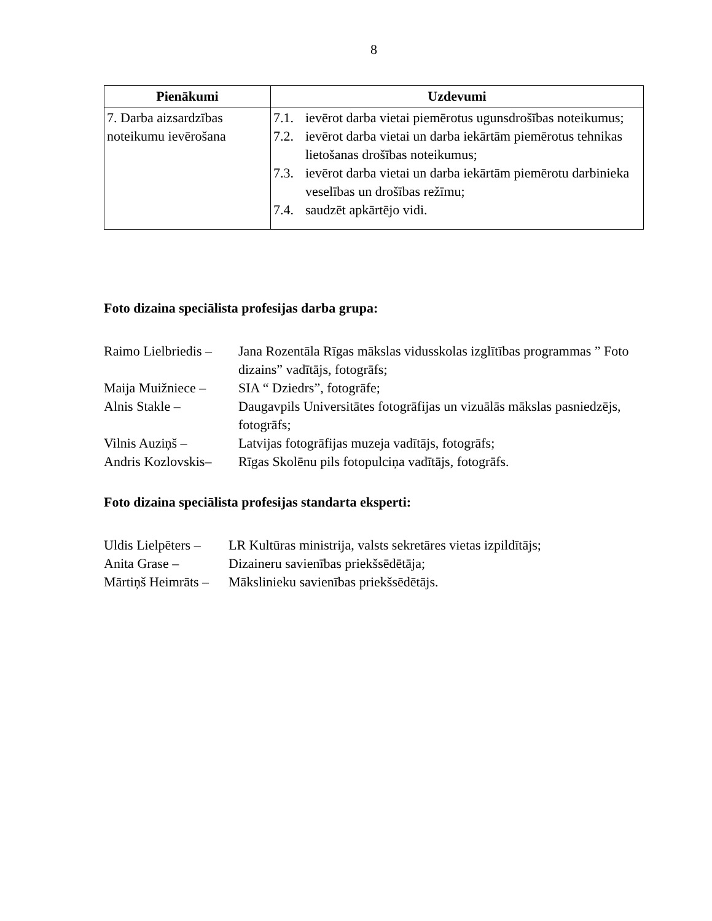8
| Pienākumi | Uzdevumi |
| --- | --- |
| 7. Darba aizsardzības noteikumu ievērošana | 7.1. ievērot darba vietai piemērotus ugunsdrošības noteikumus; 7.2. ievērot darba vietai un darba iekārtām piemērotus tehnikas lietošanas drošības noteikumus; 7.3. ievērot darba vietai un darba iekārtām piemērotu darbinieka veselības un drošības režīmu; 7.4. saudzēt apkārtējo vidi. |
Foto dizaina speciālista profesijas darba grupa:
Raimo Lielbriedis – Jana Rozentāla Rīgas mākslas vidusskolas izglītības programmas ” Foto dizains” vadītājs, fotogrāfs;
Maija Muižniece – SIA “ Dziedrs”, fotogrāfe;
Alnis Stakle – Daugavpils Universitātes fotogrāfijas un vizuālās mākslas pasniedzējs, fotogrāfs;
Vilnis Auziņš – Latvijas fotogrāfijas muzeja vadītājs, fotogrāfs;
Andris Kozlovskis– Rīgas Skolēnu pils fotopulciņa vadītājs, fotogrāfs.
Foto dizaina speciālista profesijas standarta eksperti:
Uldis Lielpēters – LR Kultūras ministrija, valsts sekretāres vietas izpildītājs;
Anita Grase – Dizaineru savienības priekšsēdētāja;
Mārtiņš Heimrāts – Mākslinieku savienības priekšsēdētājs.